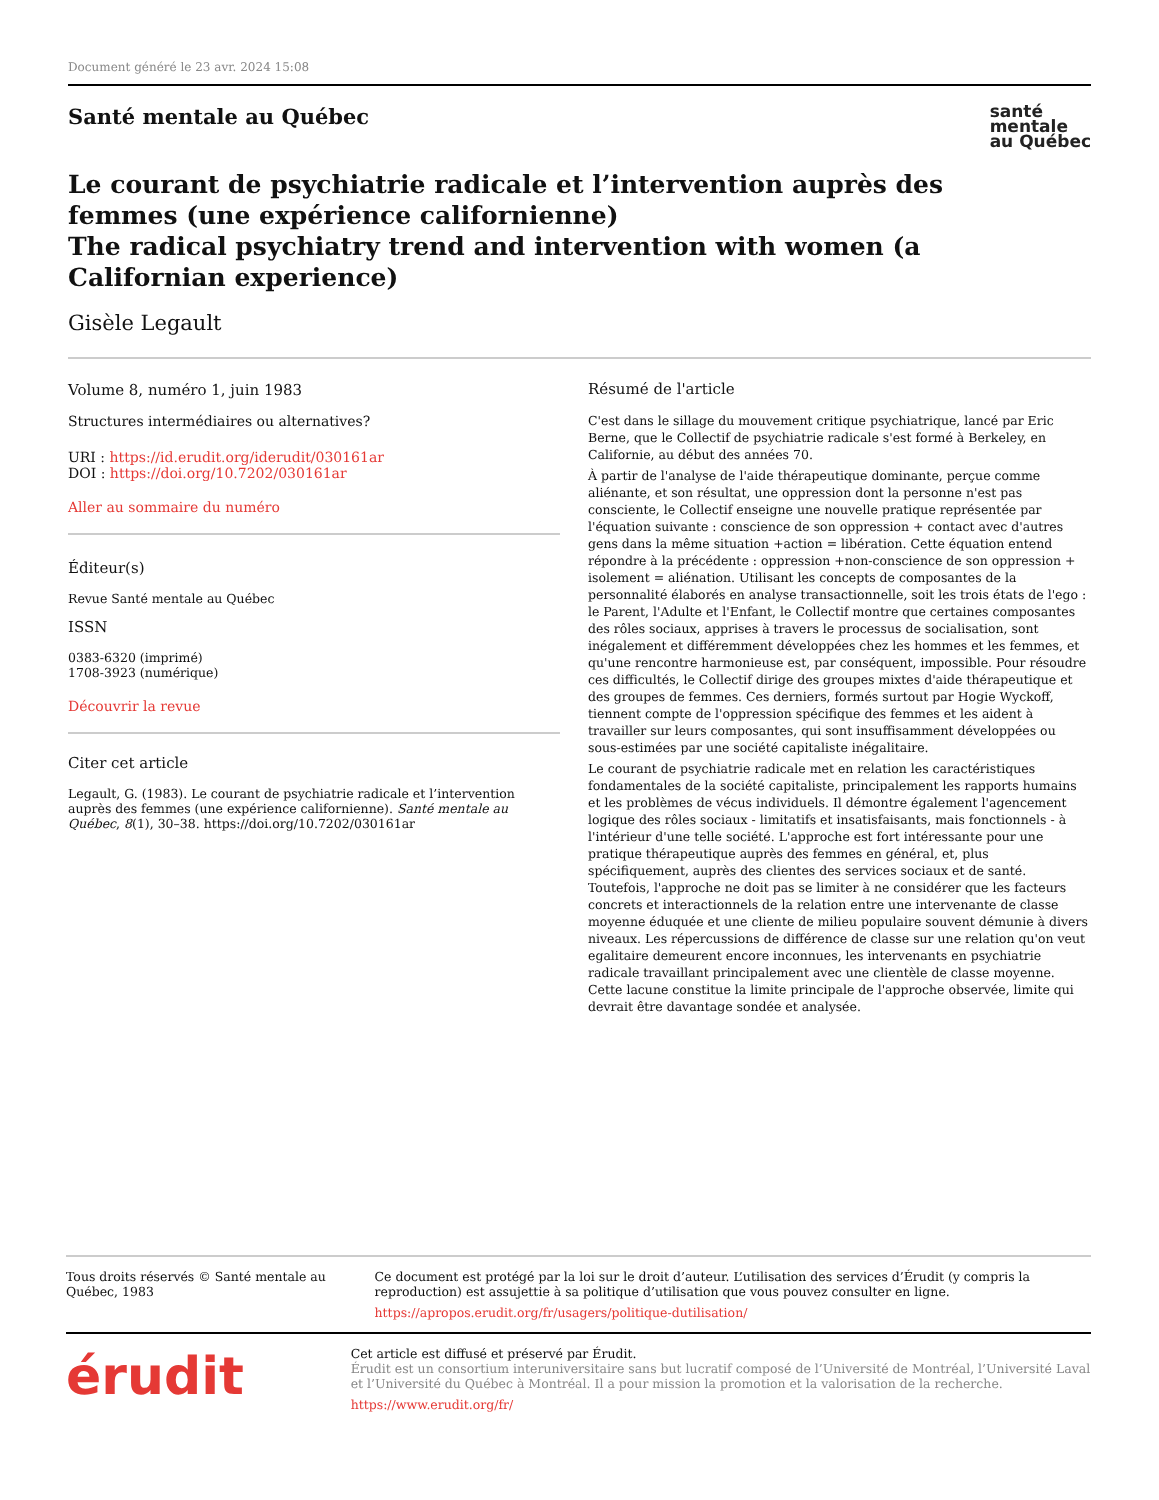Document généré le 23 avr. 2024 15:08
Santé mentale au Québec santé
mentale
au Québec
Le courant de psychiatrie radicale et l’intervention auprès des femmes (une expérience californienne)
The radical psychiatry trend and intervention with women (a Californian experience)
Gisèle Legault
Volume 8, numéro 1, juin 1983
Structures intermédiaires ou alternatives?
URI : https://id.erudit.org/iderudit/030161ar
DOI : https://doi.org/10.7202/030161ar
Aller au sommaire du numéro
Éditeur(s)
Revue Santé mentale au Québec
ISSN
0383-6320 (imprimé)
1708-3923 (numérique)
Découvrir la revue
Citer cet article
Legault, G. (1983). Le courant de psychiatrie radicale et l’intervention auprès des femmes (une expérience californienne). Santé mentale au Québec, 8(1), 30–38. https://doi.org/10.7202/030161ar
Résumé de l'article
C'est dans le sillage du mouvement critique psychiatrique, lancé par Eric Berne, que le Collectif de psychiatrie radicale s'est formé à Berkeley, en Californie, au début des années 70.
À partir de l'analyse de l'aide thérapeutique dominante, perçue comme aliénante, et son résultat, une oppression dont la personne n'est pas consciente, le Collectif enseigne une nouvelle pratique représentée par l'équation suivante : conscience de son oppression + contact avec d'autres gens dans la même situation +action = libération. Cette équation entend répondre à la précédente : oppression +non-conscience de son oppression + isolement = aliénation. Utilisant les concepts de composantes de la personnalité élaborés en analyse transactionnelle, soit les trois états de l'ego : le Parent, l'Adulte et l'Enfant, le Collectif montre que certaines composantes des rôles sociaux, apprises à travers le processus de socialisation, sont inégalement et différemment développées chez les hommes et les femmes, et qu'une rencontre harmonieuse est, par conséquent, impossible. Pour résoudre ces difficultés, le Collectif dirige des groupes mixtes d'aide thérapeutique et des groupes de femmes. Ces derniers, formés surtout par Hogie Wyckoff, tiennent compte de l'oppression spécifique des femmes et les aident à travailler sur leurs composantes, qui sont insuffisamment développées ou sous-estimées par une société capitaliste inégalitaire.
Le courant de psychiatrie radicale met en relation les caractéristiques fondamentales de la société capitaliste, principalement les rapports humains et les problèmes de vécus individuels. Il démontre également l'agencement logique des rôles sociaux - limitatifs et insatisfaisants, mais fonctionnels - à l'intérieur d'une telle société. L'approche est fort intéressante pour une pratique thérapeutique auprès des femmes en général, et, plus spécifiquement, auprès des clientes des services sociaux et de santé. Toutefois, l'approche ne doit pas se limiter à ne considérer que les facteurs concrets et interactionnels de la relation entre une intervenante de classe moyenne éduquée et une cliente de milieu populaire souvent démunie à divers niveaux. Les répercussions de différence de classe sur une relation qu'on veut egalitaire demeurent encore inconnues, les intervenants en psychiatrie radicale travaillant principalement avec une clientèle de classe moyenne. Cette lacune constitue la limite principale de l'approche observée, limite qui devrait être davantage sondée et analysée.
Tous droits réservés © Santé mentale au Québec, 1983 Ce document est protégé par la loi sur le droit d’auteur. L’utilisation des services d’Érudit (y compris la reproduction) est assujettie à sa politique d’utilisation que vous pouvez consulter en ligne.
https://apropos.erudit.org/fr/usagers/politique-dutilisation/
érudit
Cet article est diffusé et préservé par Érudit.
Érudit est un consortium interuniversitaire sans but lucratif composé de l’Université de Montréal, l’Université Laval et l’Université du Québec à Montréal. Il a pour mission la promotion et la valorisation de la recherche.
https://www.erudit.org/fr/